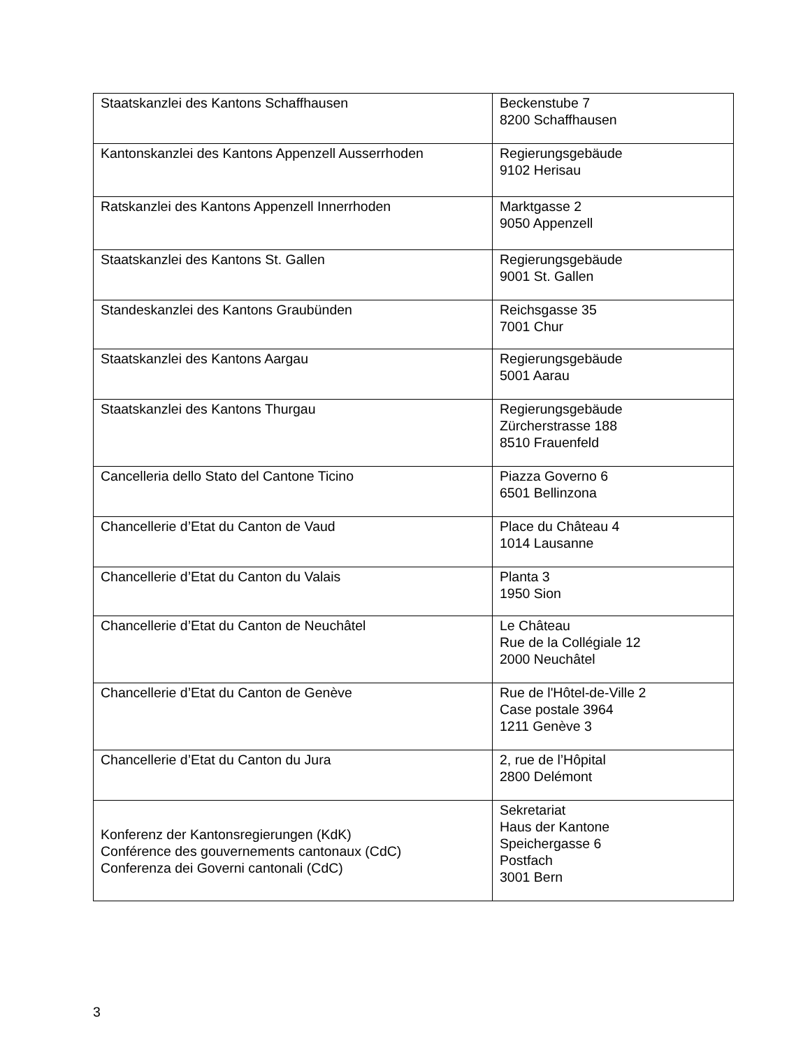| Staatskanzlei des Kantons Schaffhausen | Beckenstube 7 8200 Schaffhausen |
| Kantonskanzlei des Kantons Appenzell Ausserrhoden | Regierungsgebäude 9102 Herisau |
| Ratskanzlei des Kantons Appenzell Innerrhoden | Marktgasse 2 9050 Appenzell |
| Staatskanzlei des Kantons St. Gallen | Regierungsgebäude 9001 St. Gallen |
| Standeskanzlei des Kantons Graubünden | Reichsgasse 35 7001 Chur |
| Staatskanzlei des Kantons Aargau | Regierungsgebäude 5001 Aarau |
| Staatskanzlei des Kantons Thurgau | Regierungsgebäude Zürcherstrasse 188 8510 Frauenfeld |
| Cancelleria dello Stato del Cantone Ticino | Piazza Governo 6 6501 Bellinzona |
| Chancellerie d’Etat du Canton de Vaud | Place du Château 4 1014 Lausanne |
| Chancellerie d’Etat du Canton du Valais | Planta 3 1950 Sion |
| Chancellerie d’Etat du Canton de Neuchâtel | Le Château Rue de la Collégiale 12 2000 Neuchâtel |
| Chancellerie d’Etat du Canton de Genève | Rue de l'Hôtel-de-Ville 2 Case postale 3964 1211 Genève 3 |
| Chancellerie d’Etat du Canton du Jura | 2, rue de l’Hôpital 2800 Delémont |
| Konferenz der Kantonsregierungen (KdK) Conférence des gouvernements cantonaux (CdC) Conferenza dei Governi cantonali (CdC) | Sekretariat Haus der Kantone Speichergasse 6 Postfach 3001 Bern |
3